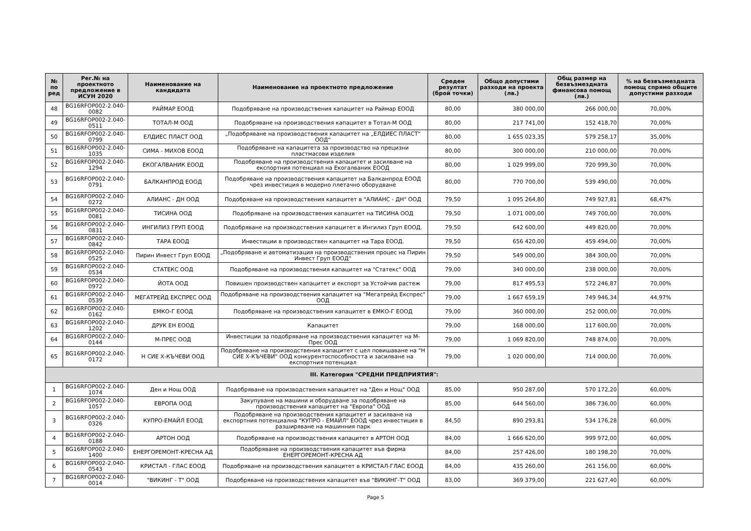| № по ред | Рег.№ на проектното предложение в ИСУН 2020 | Наименование на кандидата | Наименование на проектното предложение | Среден резултат (брой точки) | Общо допустими разходи на проекта (лв.) | Общ размер на безвъзмездната финансова помощ (лв.) | % на безвъзмездната помощ спрямо общите допустими разходи |
| --- | --- | --- | --- | --- | --- | --- | --- |
| 48 | BG16RFOP002-2.040-0082 | РАЙМАР ЕООД | Подобряване на производствения капацитет на Раймар ЕООД | 80,00 | 380 000,00 | 266 000,00 | 70,00% |
| 49 | BG16RFOP002-2.040-0511 | ТОТАЛ-М ООД | Подобряване на производствения капацитет в Тотал-М ООД | 80,00 | 217 741,00 | 152 418,70 | 70,00% |
| 50 | BG16RFOP002-2.040-0799 | ЕЛДИЕС ПЛАСТ ООД | „Подобряване на производствения капацитет на „ЕЛДИЕС ПЛАСТ“ ООД“ | 80,00 | 1 655 023,35 | 579 258,17 | 35,00% |
| 51 | BG16RFOP002-2.040-1035 | СИМА - МИХОВ ЕООД | Подобряване на капацитета за производство на прецизни пластмасови изделия | 80,00 | 300 000,00 | 210 000,00 | 70,00% |
| 52 | BG16RFOP002-2.040-1294 | ЕКОГАЛВАНИК ЕООД | Подобряване на производствения капацитет и засилване на експортния потенциал на Екогалваник ЕООД | 80,00 | 1 029 999,00 | 720 999,30 | 70,00% |
| 53 | BG16RFOP002-2.040-0791 | БАЛКАНПРОД ЕООД | Подобряване на производствения капацитет на Балканпрод ЕООД чрез инвестиция в модерно плетачно оборудване | 80,00 | 770 700,00 | 539 490,00 | 70,00% |
| 54 | BG16RFOP002-2.040-0272 | АЛИАНС - ДН ООД | Подобряване на производствения капацитет в "АЛИАНС - ДН" ООД | 79,50 | 1 095 264,80 | 749 927,81 | 68,47% |
| 55 | BG16RFOP002-2.040-0081 | ТИСИНА ООД | Подобряване на производствения капацитет на ТИСИНА ООД | 79,50 | 1 071 000,00 | 749 700,00 | 70,00% |
| 56 | BG16RFOP002-2.040-0831 | ИНГИЛИЗ ГРУП ЕООД | Подобряване на производствения капацитет в Ингилиз Груп ЕООД. | 79,50 | 642 600,00 | 449 820,00 | 70,00% |
| 57 | BG16RFOP002-2.040-0842 | ТАРА ЕООД | Инвестиции в производствен капацитет на Тара ЕООД. | 79,50 | 656 420,00 | 459 494,00 | 70,00% |
| 58 | BG16RFOP002-2.040-0525 | Пирин Инвест Груп ЕООД | „Подобряване и автоматизация на производствения процес на Пирин Инвест Груп ЕООД“ | 79,50 | 549 000,00 | 384 300,00 | 70,00% |
| 59 | BG16RFOP002-2.040-0534 | СТАТЕКС ООД | Подобряване на производствения капацитет на "Статекс" ООД | 79,00 | 340 000,00 | 238 000,00 | 70,00% |
| 60 | BG16RFOP002-2.040-0972 | ЙОТА ООД | Повишен производствен капацитет и експорт за Устойчив растеж | 79,00 | 817 495,53 | 572 246,87 | 70,00% |
| 61 | BG16RFOP002-2.040-0539 | МЕГАТРЕЙД ЕКСПРЕС ООД | Подобряване на производствения капацитет на "Мегатрейд Експрес" ООД | 79,00 | 1 667 659,19 | 749 946,34 | 44,97% |
| 62 | BG16RFOP002-2.040-0162 | ЕМКО-Г ЕООД | Подобряване на производствения капацитет в ЕМКО-Г ЕООД | 79,00 | 360 000,00 | 252 000,00 | 70,00% |
| 63 | BG16RFOP002-2.040-1202 | ДРУК ЕН ЕООД | Капацитет | 79,00 | 168 000,00 | 117 600,00 | 70,00% |
| 64 | BG16RFOP002-2.040-0144 | М-ПРЕС ООД | Инвестиции за подобряване на производствения капацитет на М-Прес ООД | 79,00 | 1 069 820,00 | 748 874,00 | 70,00% |
| 65 | BG16RFOP002-2.040-0172 | Н СИЕ Х-КЪЧЕВИ ООД | Подобряване на производствения капацитет с цел повишаване на "Н СИЕ Х-КЪЧЕВИ" ООД конкурентоспособността и засилване на експортния потенциал | 79,00 | 1 020 000,00 | 714 000,00 | 70,00% |
| III. Категория "СРЕДНИ ПРЕДПРИЯТИЯ": | | | | | | | |
| 1 | BG16RFOP002-2.040-1074 | Ден и Нощ ООД | Подобряване на производствения капацитет на "Ден и Нощ" ООД | 85,00 | 950 287,00 | 570 172,20 | 60,00% |
| 2 | BG16RFOP002-2.040-1057 | ЕВРОПА ООД | Закупуване на машини и оборудване за подобряване на производствения капацитет на "Европа" ООД | 85,00 | 644 560,00 | 386 736,00 | 60,00% |
| 3 | BG16RFOP002-2.040-0326 | КУПРО-ЕМАЙЛ ЕООД | Подобряване на производствения капацитет и засилване на експортния потенциална "КУПРО - ЕМАЙЛ" ЕООД чрез инвестиция в разширяване на машинния парк | 84,50 | 890 293,81 | 534 176,28 | 60,00% |
| 4 | BG16RFOP002-2.040-0188 | АРТОН ООД | Подобряване на производствения капацитет в АРТОН ООД | 84,00 | 1 666 620,00 | 999 972,00 | 60,00% |
| 5 | BG16RFOP002-2.040-1400 | ЕНЕРГОРЕМОНТ-КРЕСНА АД | Подобряване на производствения капацитет във фирма ЕНЕРГОРЕМОНТ-КРЕСНА АД | 84,00 | 257 426,00 | 180 198,20 | 70,00% |
| 6 | BG16RFOP002-2.040-0543 | КРИСТАЛ - ГЛАС ЕООД | Подобряване на производствения капацитет в КРИСТАЛ-ГЛАС ЕООД | 84,00 | 435 260,00 | 261 156,00 | 60,00% |
| 7 | BG16RFOP002-2.040-0014 | "ВИКИНГ - Т" ООД | Подобряване на производствения капацитет във "ВИКИНГ-Т" ООД | 83,00 | 369 379,00 | 221 627,40 | 60,00% |
Page 5